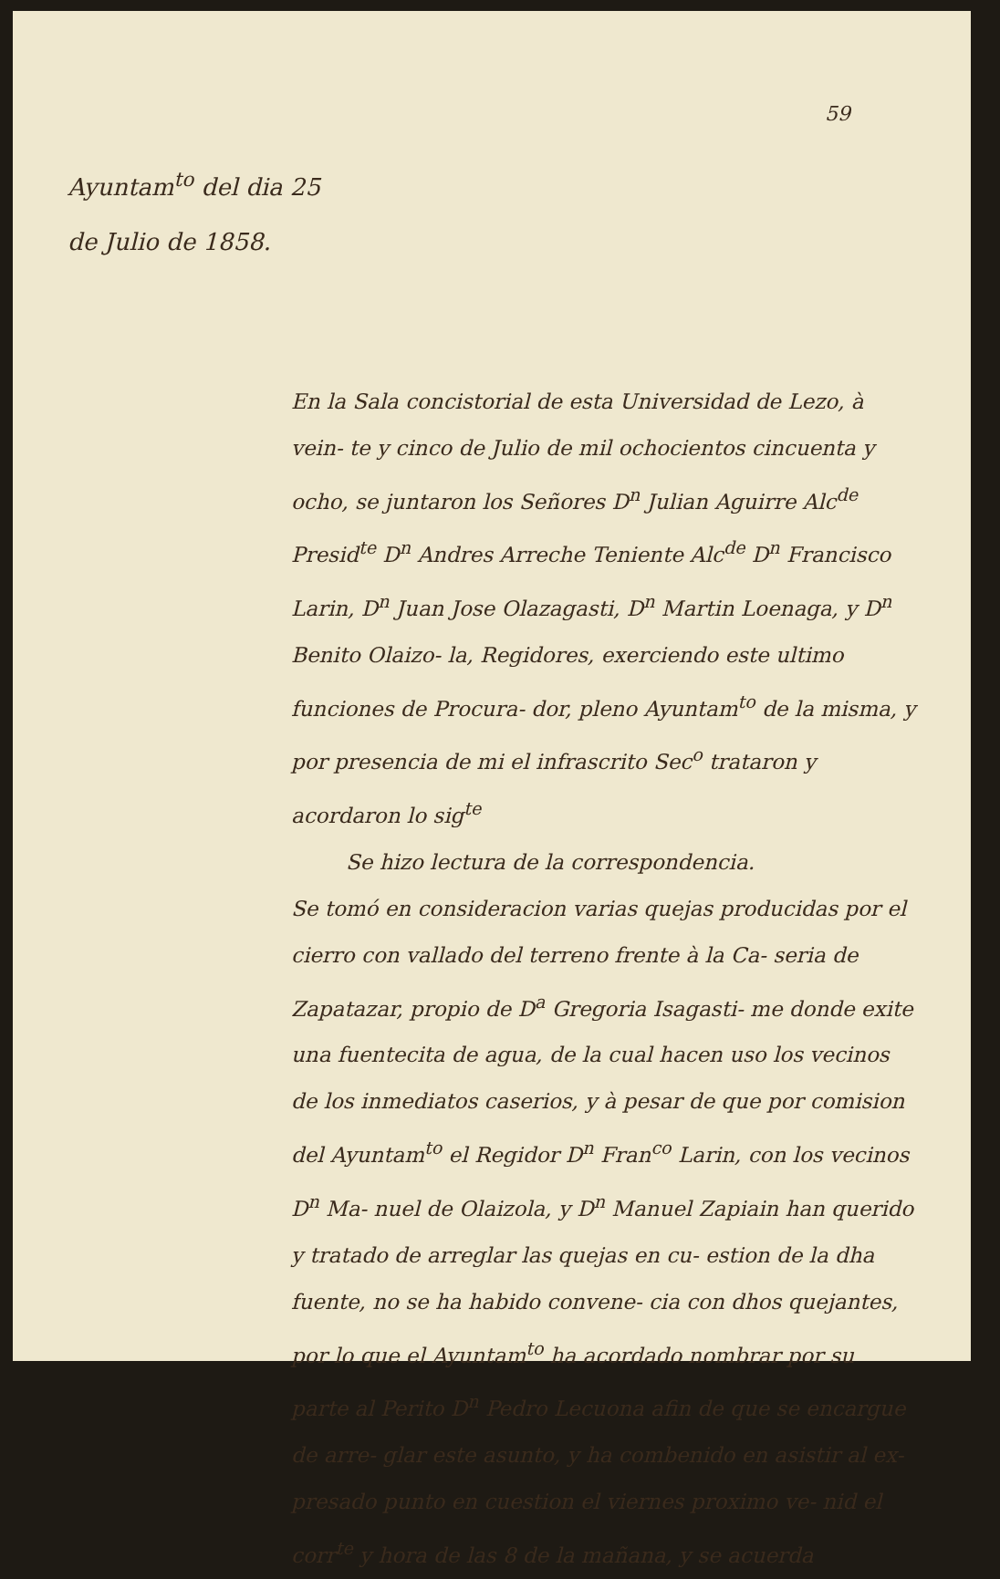59
Ayuntam<sup>to</sup> del dia 25
de Julio de 1858.
En la Sala concistorial de esta Universidad de Lezo, à vein- te y cinco de Julio de mil ochocientos cincuenta y ocho, se juntaron los Señores D<sup>n</sup> Julian Aguirre Alc<sup>de</sup> Presid<sup>te</sup> D<sup>n</sup> Andres Arreche Teniente Alc<sup>de</sup> D<sup>n</sup> Francisco Larin, D<sup>n</sup> Juan Jose Olazagasti, D<sup>n</sup> Martin Loenaga, y D<sup>n</sup> Benito Olaizo- la, Regidores, exerciendo este ultimo funciones de Procura- dor, pleno Ayuntam<sup>to</sup> de la misma, y por presencia de mi el infrascrito Sec<sup>o</sup> trataron y acordaron lo sig<sup>te</sup>
Se hizo lectura de la correspondencia.
Se tomó en consideracion varias quejas producidas por el cierro con vallado del terreno frente à la Ca- seria de Zapatazar, propio de D<sup>a</sup> Gregoria Isagasti- me donde exite una fuentecita de agua, de la cual hacen uso los vecinos de los inmediatos caserios, y à pesar de que por comision del Ayuntam<sup>to</sup> el Regidor D<sup>n</sup> Fran<sup>co</sup> Larin, con los vecinos D<sup>n</sup> Ma- nuel de Olaizola, y D<sup>n</sup> Manuel Zapiain han querido y tratado de arreglar las quejas en cu- estion de la dha fuente, no se ha habido convene- cia con dhos quejantes, por lo que el Ayuntam<sup>to</sup> ha acordado nombrar por su parte al Perito D<sup>n</sup> Pedro Lecuona afin de que se encargue de arre- glar este asunto, y ha combenido en asistir al ex- presado punto en cuestion el viernes proximo ve- nid el corr<sup>te</sup> y hora de las 8 de la mañana, y se acuerda